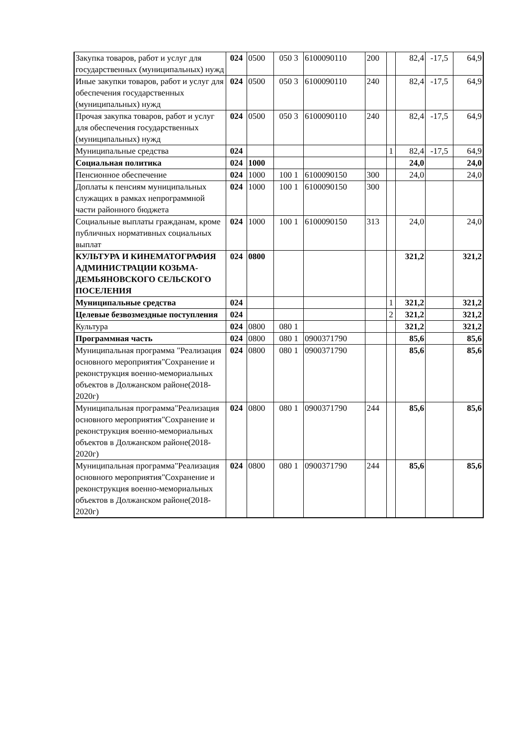| Закупка товаров, работ и услуг для государственных (муниципальных) нужд | 024 | 0500 | 050 3 | 6100090110 | 200 | | 82,4 | -17,5 | 64,9 |
| Иные закупки товаров, работ и услуг для обеспечения государственных (муниципальных) нужд | 024 | 0500 | 050 3 | 6100090110 | 240 | | 82,4 | -17,5 | 64,9 |
| Прочая закупка товаров, работ и услуг для обеспечения государственных (муниципальных) нужд | 024 | 0500 | 050 3 | 6100090110 | 240 | | 82,4 | -17,5 | 64,9 |
| Муниципальные средства | 024 | | | | | 1 | 82,4 | -17,5 | 64,9 |
| Социальная политика | 024 | 1000 | | | | | 24,0 | | 24,0 |
| Пенсионное обеспечение | 024 | 1000 | 100 1 | 6100090150 | 300 | | 24,0 | | 24,0 |
| Доплаты к пенсиям муниципальных служащих в рамках непрограммной части районного бюджета | 024 | 1000 | 100 1 | 6100090150 | 300 | | | | |
| Социальные выплаты гражданам, кроме публичных нормативных социальных выплат | 024 | 1000 | 100 1 | 6100090150 | 313 | | 24,0 | | 24,0 |
| КУЛЬТУРА И КИНЕМАТОГРАФИЯ АДМИНИСТРАЦИИ КОЗЬМА-ДЕМЬЯНОВСКОГО СЕЛЬСКОГО ПОСЕЛЕНИЯ | 024 | 0800 | | | | | 321,2 | | 321,2 |
| Муниципальные средства | 024 | | | | | 1 | 321,2 | | 321,2 |
| Целевые безвозмездные поступления | 024 | | | | | 2 | 321,2 | | 321,2 |
| Культура | 024 | 0800 | 080 1 | | | | 321,2 | | 321,2 |
| Программная часть | 024 | 0800 | 080 1 | 0900371790 | | | 85,6 | | 85,6 |
| Муниципальная программа "Реализация основного мероприятия"Сохранение и реконструкция военно-мемориальных объектов в Должанском районе(2018-2020г) | 024 | 0800 | 080 1 | 0900371790 | | | 85,6 | | 85,6 |
| Муниципальная программа"Реализация основного мероприятия"Сохранение и реконструкция военно-мемориальных объектов в Должанском районе(2018-2020г) | 024 | 0800 | 080 1 | 0900371790 | 244 | | 85,6 | | 85,6 |
| Муниципальная программа"Реализация основного мероприятия"Сохранение и реконструкция военно-мемориальных объектов в Должанском районе(2018-2020г) | 024 | 0800 | 080 1 | 0900371790 | 244 | | 85,6 | | 85,6 |